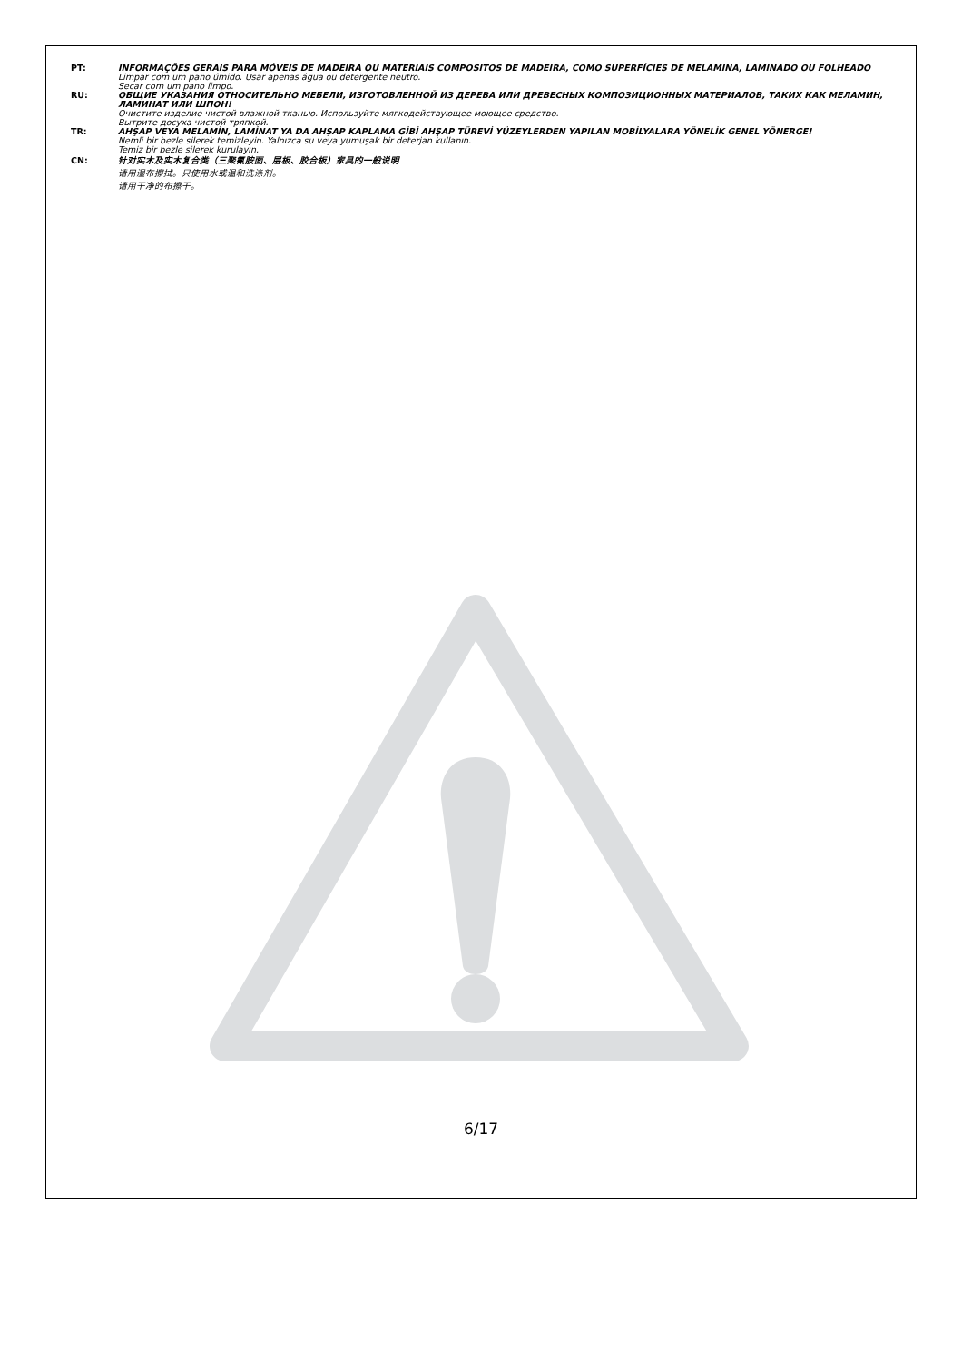PT: INFORMAÇÕES GERAIS PARA MÓVEIS DE MADEIRA OU MATERIAIS COMPOSITOS DE MADEIRA, COMO SUPERFÍCIES DE MELAMINA, LAMINADO OU FOLHEADO
Limpar com um pano úmido. Usar apenas água ou detergente neutro.
Secar com um pano limpo.
RU: ОБЩИЕ УКАЗАНИЯ ОТНОСИТЕЛЬНО МЕБЕЛИ, ИЗГОТОВЛЕННОЙ ИЗ ДЕРЕВА ИЛИ ДРЕВЕСНЫХ КОМПОЗИЦИОННЫХ МАТЕРИАЛОВ, ТАКИХ КАК МЕЛАМИН, ЛАМИНАТ ИЛИ ШПОН!
Очистите изделие чистой влажной тканью. Используйте мягкодействующее моющее средство.
Вытрите досуха чистой тряпкой.
TR: AHŞAP VEYA MELAMİN, LAMİNAT YA DA AHŞAP KAPLAMA GİBİ AHŞAP TÜREVİ YÜZEYLERDEN YAPILAN MOBİLYALARA YÖNELİK GENEL YÖNERGE!
Nemli bir bezle silerek temizleyin. Yalnızca su veya yumuşak bir deterjan kullanın.
Temiz bir bezle silerek kurulayın.
CN: 针对实木及实木复合类（三聚氰胺面、层板、胶合板）家具的一般说明
请用湿布擦拭。只使用水或温和洗涤剂。
请用干净的布擦干。
6/17